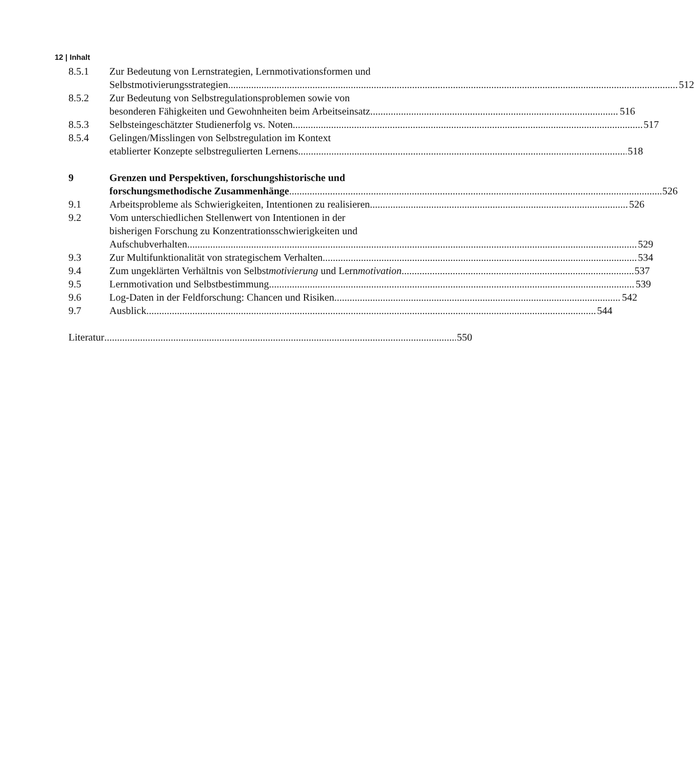12 | Inhalt
8.5.1 Zur Bedeutung von Lernstrategien, Lernmotivationsformen und
Selbstmotivierungsstrategien 512
8.5.2 Zur Bedeutung von Selbstregulationsproblemen sowie von
besonderen Fähigkeiten und Gewohnheiten beim Arbeitseinsatz 516
8.5.3 Selbsteingeschätzter Studienerfolg vs. Noten 517
8.5.4 Gelingen/Misslingen von Selbstregulation im Kontext
etablierter Konzepte selbstregulierten Lernens 518
9 Grenzen und Perspektiven, forschungshistorische und
forschungsmethodische Zusammenhänge 526
9.1 Arbeitsprobleme als Schwierigkeiten, Intentionen zu realisieren 526
9.2 Vom unterschiedlichen Stellenwert von Intentionen in der
bisherigen Forschung zu Konzentrationsschwierigkeiten und
Aufschubverhalten 529
9.3 Zur Multifunktionalität von strategischem Verhalten 534
9.4 Zum ungeklärten Verhältnis von Selbstmotivierung und Lernmotivation 537
9.5 Lernmotivation und Selbstbestimmung 539
9.6 Log-Daten in der Feldforschung: Chancen und Risiken 542
9.7 Ausblick 544
Literatur 550